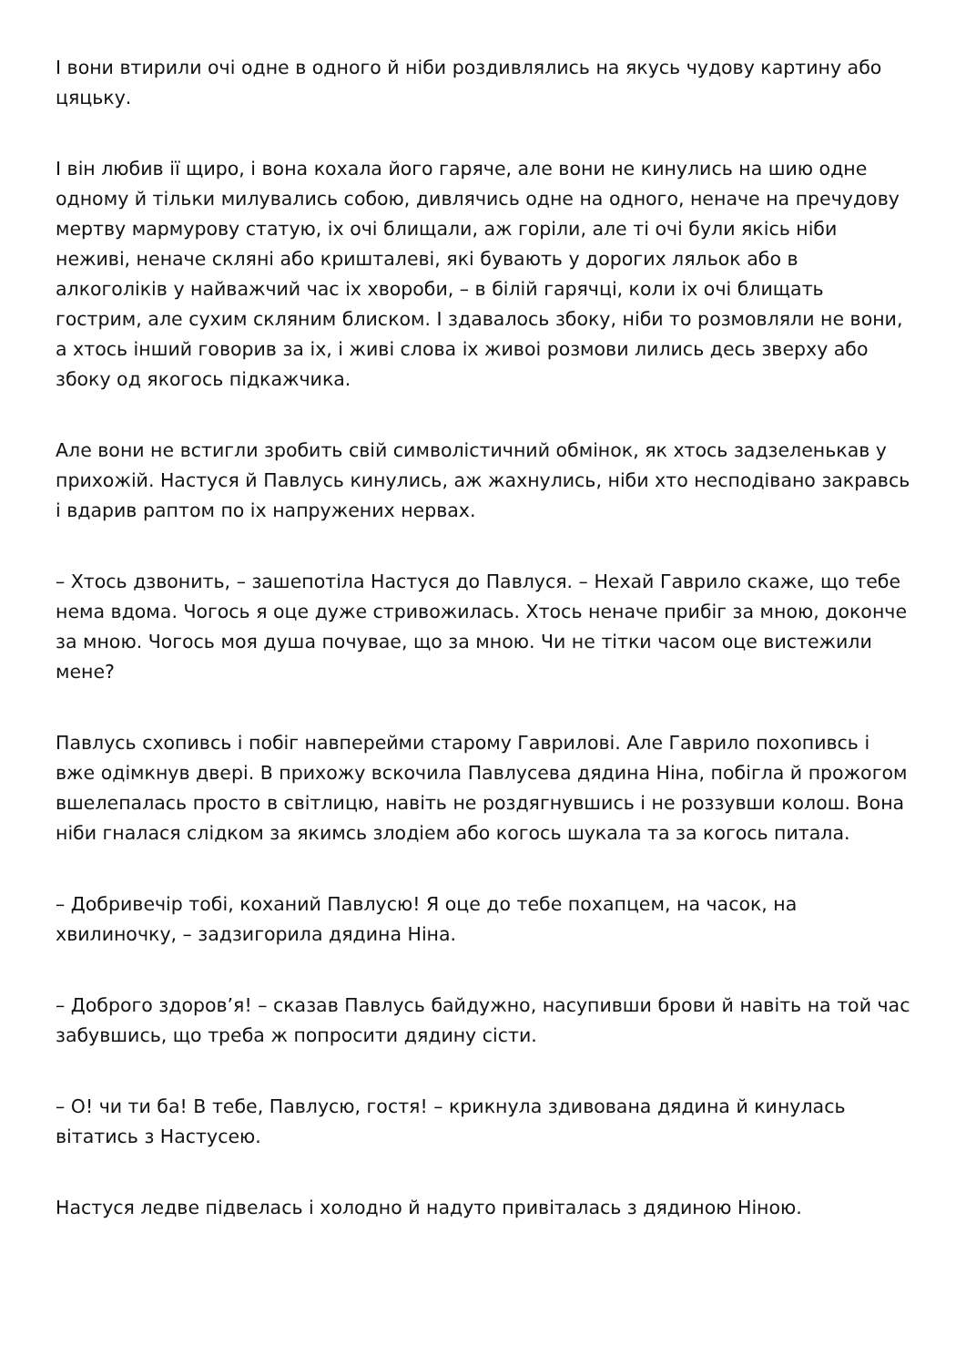І вони втирили очі одне в одного й ніби роздивлялись на якусь чудову картину або цяцьку.
І він любив ії щиро, і вона кохала його гаряче, але вони не кинулись на шию одне одному й тільки милувались собою, дивлячись одне на одного, неначе на пречудову мертву мармурову статую, іх очі блищали, аж горіли, але ті очі були якісь ніби неживі, неначе скляні або кришталеві, які бувають у дорогих ляльок або в алкоголіків у найважчий час іх хвороби, – в білій гарячці, коли іх очі блищать гострим, але сухим скляним блиском. І здавалось збоку, ніби то розмовляли не вони, а хтось інший говорив за іх, і живі слова іх живоі розмови лились десь зверху або збоку од якогось підкажчика.
Але вони не встигли зробить свій символістичний обмінок, як хтось задзеленькав у прихожій. Настуся й Павлусь кинулись, аж жахнулись, ніби хто несподівано закравсь і вдарив раптом по іх напружених нервах.
– Хтось дзвонить, – зашепотіла Настуся до Павлуся. – Нехай Гаврило скаже, що тебе нема вдома. Чогось я оце дуже стривожилась. Хтось неначе прибіг за мною, доконче за мною. Чогось моя душа почувае, що за мною. Чи не тітки часом оце вистежили мене?
Павлусь схопивсь і побіг навперейми старому Гаврилові. Але Гаврило похопивсь і вже одімкнув двері. В прихожу вскочила Павлусева дядина Ніна, побігла й прожогом вшелепалась просто в світлицю, навіть не роздягнувшись і не роззувши колош. Вона ніби гналася слідком за якимсь злодіем або когось шукала та за когось питала.
– Добривечір тобі, коханий Павлусю! Я оце до тебе похапцем, на часок, на хвилиночку, – задзигорила дядина Ніна.
– Доброго здоров’я! – сказав Павлусь байдужно, насупивши брови й навіть на той час забувшись, що треба ж попросити дядину сісти.
– О! чи ти ба! В тебе, Павлусю, гостя! – крикнула здивована дядина й кинулась вітатись з Настусею.
Настуся ледве підвелась і холодно й надуто привіталась з дядиною Ніною.